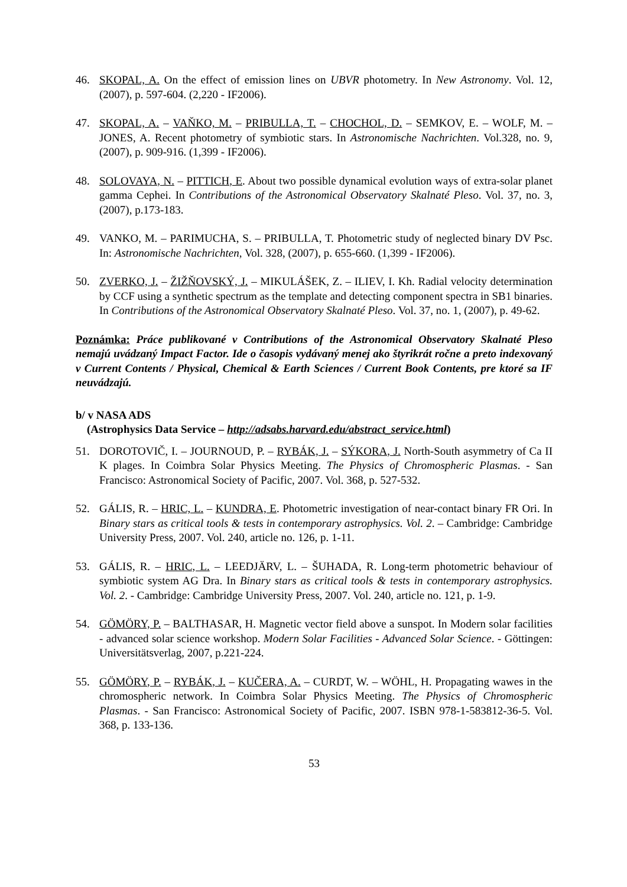46. SKOPAL, A. On the effect of emission lines on UBVR photometry. In New Astronomy. Vol. 12, (2007), p. 597-604. (2,220 - IF2006).
47. SKOPAL, A. – VAŇKO, M. – PRIBULLA, T. – CHOCHOL, D. – SEMKOV, E. – WOLF, M. – JONES, A. Recent photometry of symbiotic stars. In Astronomische Nachrichten. Vol.328, no. 9, (2007), p. 909-916. (1,399 - IF2006).
48. SOLOVAYA, N. – PITTICH, E. About two possible dynamical evolution ways of extra-solar planet gamma Cephei. In Contributions of the Astronomical Observatory Skalnaté Pleso. Vol. 37, no. 3, (2007), p.173-183.
49. VANKO, M. – PARIMUCHA, S. – PRIBULLA, T. Photometric study of neglected binary DV Psc. In: Astronomische Nachrichten, Vol. 328, (2007), p. 655-660. (1,399 - IF2006).
50. ZVERKO, J. – ŽIŽŇOVSKÝ, J. – MIKULÁŠEK, Z. – ILIEV, I. Kh. Radial velocity determination by CCF using a synthetic spectrum as the template and detecting component spectra in SB1 binaries. In Contributions of the Astronomical Observatory Skalnaté Pleso. Vol. 37, no. 1, (2007), p. 49-62.
Poznámka: Práce publikované v Contributions of the Astronomical Observatory Skalnaté Pleso nemajú uvádzaný Impact Factor. Ide o časopis vydávaný menej ako štyrikrát ročne a preto indexovaný v Current Contents / Physical, Chemical & Earth Sciences / Current Book Contents, pre ktoré sa IF neuvádzajú.
b/ v NASA ADS
(Astrophysics Data Service – http://adsabs.harvard.edu/abstract_service.html)
51. DOROTOVIČ, I. – JOURNOUD, P. – RYBÁK, J. – SÝKORA, J. North-South asymmetry of Ca II K plages. In Coimbra Solar Physics Meeting. The Physics of Chromospheric Plasmas. - San Francisco: Astronomical Society of Pacific, 2007. Vol. 368, p. 527-532.
52. GÁLIS, R. – HRIC, L. – KUNDRA, E. Photometric investigation of near-contact binary FR Ori. In Binary stars as critical tools & tests in contemporary astrophysics. Vol. 2. – Cambridge: Cambridge University Press, 2007. Vol. 240, article no. 126, p. 1-11.
53. GÁLIS, R. – HRIC, L. – LEEDJÄRV, L. – ŠUHADA, R. Long-term photometric behaviour of symbiotic system AG Dra. In Binary stars as critical tools & tests in contemporary astrophysics. Vol. 2. - Cambridge: Cambridge University Press, 2007. Vol. 240, article no. 121, p. 1-9.
54. GÖMÖRY, P. – BALTHASAR, H. Magnetic vector field above a sunspot. In Modern solar facilities - advanced solar science workshop. Modern Solar Facilities - Advanced Solar Science. - Göttingen: Universitätsverlag, 2007, p.221-224.
55. GÖMÖRY, P. – RYBÁK, J. – KUČERA, A. – CURDT, W. – WÖHL, H. Propagating wawes in the chromospheric network. In Coimbra Solar Physics Meeting. The Physics of Chromospheric Plasmas. - San Francisco: Astronomical Society of Pacific, 2007. ISBN 978-1-583812-36-5. Vol. 368, p. 133-136.
53